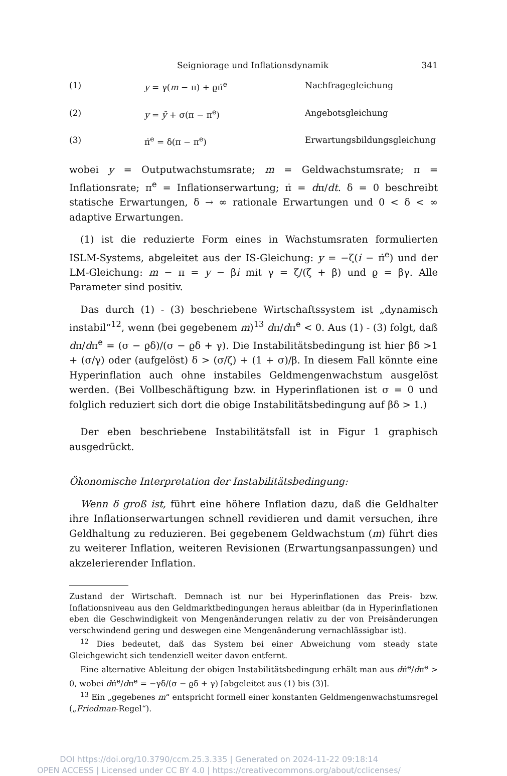Seigniorage und Inflationsdynamik 341
(1) y = γ(m − π) + ϱπ̇<sup>e</sup> Nachfragegleichung
(2) y = ȳ + σ(π − π<sup>e</sup>) Angebotsgleichung
(3) π̇<sup>e</sup> = δ(π − π<sup>e</sup>) Erwartungsbildungsgleichung
wobei y = Outputwachstumsrate; m = Geldwachstumsrate; π = Inflationsrate; π<sup>e</sup> = Inflationserwartung; π̇ = dπ/dt. δ = 0 beschreibt statische Erwartungen, δ → ∞ rationale Erwartungen und 0 < δ < ∞ adaptive Erwartungen.
(1) ist die reduzierte Form eines in Wachstumsraten formulierten ISLM-Systems, abgeleitet aus der IS-Gleichung: y = −ζ(i̇ − π̇<sup>e</sup>) und der LM-Gleichung: m − π = y − βi̇ mit γ = ζ/(ζ + β) und ϱ = βγ. Alle Parameter sind positiv.
Das durch (1) - (3) beschriebene Wirtschaftssystem ist „dynamisch instabil“<sup>12</sup>, wenn (bei gegebenem m)<sup>13</sup> dπ/dπ<sup>e</sup> < 0. Aus (1) - (3) folgt, daß dπ/dπ<sup>e</sup> = (σ − ϱδ)/(σ − ϱδ + γ). Die Instabilitätsbedingung ist hier βδ >1 + (σ/γ) oder (aufgelöst) δ > (σ/ζ) + (1 + σ)/β. In diesem Fall könnte eine Hyperinflation auch ohne instabiles Geldmengenwachstum ausgelöst werden. (Bei Vollbeschäftigung bzw. in Hyperinflationen ist σ = 0 und folglich reduziert sich dort die obige Instabilitätsbedingung auf βδ > 1.)
Der eben beschriebene Instabilitätsfall ist in Figur 1 graphisch ausgedrückt.
Ökonomische Interpretation der Instabilitätsbedingung:
Wenn δ groß ist, führt eine höhere Inflation dazu, daß die Geldhalter ihre Inflationserwartungen schnell revidieren und damit versuchen, ihre Geldhaltung zu reduzieren. Bei gegebenem Geldwachstum (m) führt dies zu weiterer Inflation, weiteren Revisionen (Erwartungsanpassungen) und akzelerierender Inflation.
Zustand der Wirtschaft. Demnach ist nur bei Hyperinflationen das Preis- bzw. Inflationsniveau aus den Geldmarktbedingungen heraus ableitbar (da in Hyperinflationen eben die Geschwindigkeit von Mengenänderungen relativ zu der von Preisänderungen verschwindend gering und deswegen eine Mengenänderung vernachlässigbar ist).
<sup>12</sup> Dies bedeutet, daß das System bei einer Abweichung vom steady state Gleichgewicht sich tendenziell weiter davon entfernt.
Eine alternative Ableitung der obigen Instabilitätsbedingung erhält man aus dπ̇<sup>e</sup>/dπ<sup>e</sup> > 0, wobei dπ̇<sup>e</sup>/dπ<sup>e</sup> = −γδ/(σ − ϱδ + γ) [abgeleitet aus (1) bis (3)].
<sup>13</sup> Ein „gegebenes m“ entspricht formell einer konstanten Geldmengenwachstumsregel („Friedman-Regel“).
DOI https://doi.org/10.3790/ccm.25.3.335 | Generated on 2024-11-22 09:18:14
OPEN ACCESS | Licensed under CC BY 4.0 | https://creativecommons.org/about/cclicenses/